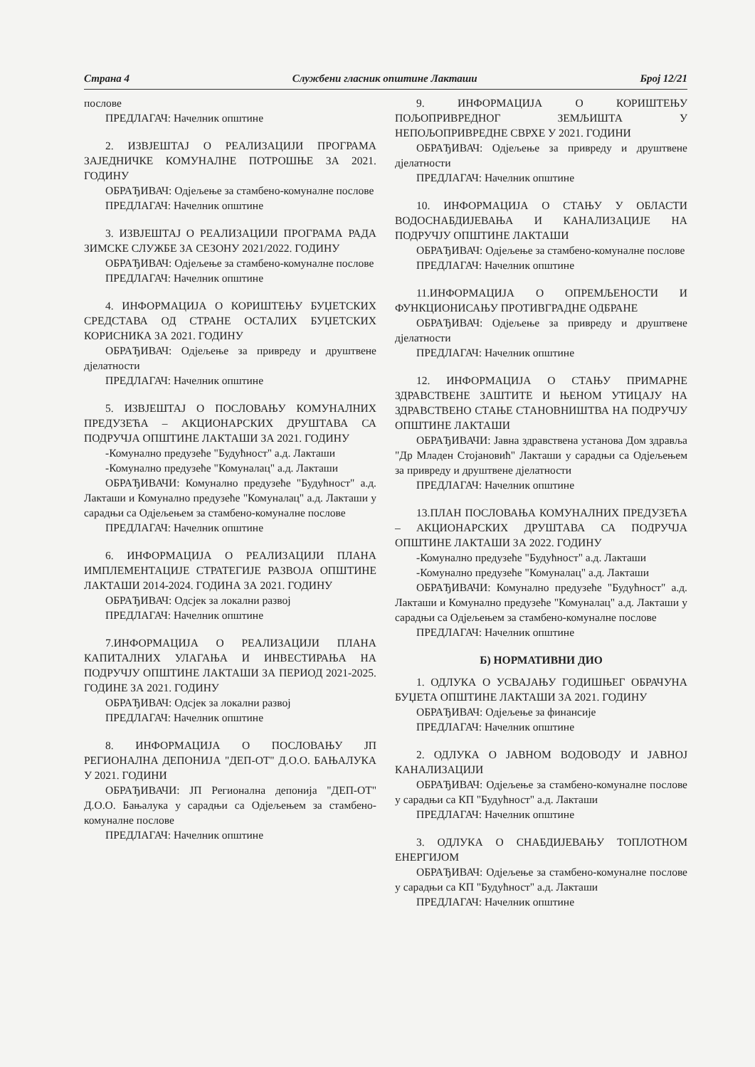Страна 4 Службени гласник општине Лакташи Број 12/21
послове
ПРЕДЛАГАЧ: Начелник општине
2. ИЗВЈЕШТАЈ О РЕАЛИЗАЦИЈИ ПРОГРАМА ЗАЈЕДНИЧКЕ КОМУНАЛНЕ ПОТРОШЊЕ ЗА 2021. ГОДИНУ
ОБРАЂИВАЧ: Одјељење за стамбено-комуналне послове
ПРЕДЛАГАЧ: Начелник општине
3. ИЗВЈЕШТАЈ О РЕАЛИЗАЦИЈИ ПРОГРАМА РАДА ЗИМСКЕ СЛУЖБЕ ЗА СЕЗОНУ 2021/2022. ГОДИНУ
ОБРАЂИВАЧ: Одјељење за стамбено-комуналне послове
ПРЕДЛАГАЧ: Начелник општине
4. ИНФОРМАЦИЈА О КОРИШТЕЊУ БУЏЕТСКИХ СРЕДСТАВА ОД СТРАНЕ ОСТАЛИХ БУЏЕТСКИХ КОРИСНИКА ЗА 2021. ГОДИНУ
ОБРАЂИВАЧ: Одјељење за привреду и друштвене дјелатности
ПРЕДЛАГАЧ: Начелник општине
5. ИЗВЈЕШТАЈ О ПОСЛОВАЊУ КОМУНАЛНИХ ПРЕДУЗЕЋА – АКЦИОНАРСКИХ ДРУШТАВА СА ПОДРУЧЈА ОПШТИНЕ ЛАКТАШИ ЗА 2021. ГОДИНУ
-Комунално предузеће "Будућност" а.д. Лакташи
-Комунално предузеће "Комуналац" а.д. Лакташи
ОБРАЂИВАЧИ: Комунално предузеће "Будућност" а.д. Лакташи и Комунално предузеће "Комуналац" а.д. Лакташи у сарадњи са Одјељењем за стамбено-комуналне послове
ПРЕДЛАГАЧ: Начелник општине
6. ИНФОРМАЦИЈА О РЕАЛИЗАЦИЈИ ПЛАНА ИМПЛЕМЕНТАЦИЈЕ СТРАТЕГИЈЕ РАЗВОЈА ОПШТИНЕ ЛАКТАШИ 2014-2024. ГОДИНА ЗА 2021. ГОДИНУ
ОБРАЂИВАЧ: Одсјек за локални развој
ПРЕДЛАГАЧ: Начелник општине
7.ИНФОРМАЦИЈА О РЕАЛИЗАЦИЈИ ПЛАНА КАПИТАЛНИХ УЛАГАЊА И ИНВЕСТИРАЊА НА ПОДРУЧЈУ ОПШТИНЕ ЛАКТАШИ ЗА ПЕРИОД 2021-2025. ГОДИНЕ ЗА 2021. ГОДИНУ
ОБРАЂИВАЧ: Одсјек за локални развој
ПРЕДЛАГАЧ: Начелник општине
8. ИНФОРМАЦИЈА О ПОСЛОВАЊУ ЈП РЕГИОНАЛНА ДЕПОНИЈА "ДЕП-ОТ" Д.О.О. БАЊАЛУКА У 2021. ГОДИНИ
ОБРАЂИВАЧИ: ЈП Регионална депонија "ДЕП-ОТ" Д.О.О. Бањалука у сарадњи са Одјељењем за стамбено-комуналне послове
ПРЕДЛАГАЧ: Начелник општине
9. ИНФОРМАЦИЈА О КОРИШТЕЊУ ПОЉОПРИВРЕДНОГ ЗЕМЉИШТА У НЕПОЉОПРИВРЕДНЕ СВРХЕ У 2021. ГОДИНИ
ОБРАЂИВАЧ: Одјељење за привреду и друштвене дјелатности
ПРЕДЛАГАЧ: Начелник општине
10. ИНФОРМАЦИЈА О СТАЊУ У ОБЛАСТИ ВОДОСНАБДИЈЕВАЊА И КАНАЛИЗАЦИЈЕ НА ПОДРУЧЈУ ОПШТИНЕ ЛАКТАШИ
ОБРАЂИВАЧ: Одјељење за стамбено-комуналне послове
ПРЕДЛАГАЧ: Начелник општине
11.ИНФОРМАЦИЈА О ОПРЕМЉЕНОСТИ И ФУНКЦИОНИСАЊУ ПРОТИВГРАДНЕ ОДБРАНЕ
ОБРАЂИВАЧ: Одјељење за привреду и друштвене дјелатности
ПРЕДЛАГАЧ: Начелник општине
12. ИНФОРМАЦИЈА О СТАЊУ ПРИМАРНЕ ЗДРАВСТВЕНЕ ЗАШТИТЕ И ЊЕНОМ УТИЦАЈУ НА ЗДРАВСТВЕНО СТАЊЕ СТАНОВНИШТВА НА ПОДРУЧЈУ ОПШТИНЕ ЛАКТАШИ
ОБРАЂИВАЧИ: Јавна здравствена установа Дом здравља "Др Младен Стојановић" Лакташи у сарадњи са Одјељењем за привреду и друштвене дјелатности
ПРЕДЛАГАЧ: Начелник општине
13.ПЛАН ПОСЛОВАЊА КОМУНАЛНИХ ПРЕДУЗЕЋА – АКЦИОНАРСКИХ ДРУШТАВА СА ПОДРУЧЈА ОПШТИНЕ ЛАКТАШИ ЗА 2022. ГОДИНУ
-Комунално предузеће "Будућност" а.д. Лакташи
-Комунално предузеће "Комуналац" а.д. Лакташи
ОБРАЂИВАЧИ: Комунално предузеће "Будућност" а.д. Лакташи и Комунално предузеће "Комуналац" а.д. Лакташи у сарадњи са Одјељењем за стамбено-комуналне послове
ПРЕДЛАГАЧ: Начелник општине
Б) НОРМАТИВНИ ДИО
1. ОДЛУКА О УСВАЈАЊУ ГОДИШЊЕГ ОБРАЧУНА БУЏЕТА ОПШТИНЕ ЛАКТАШИ ЗА 2021. ГОДИНУ
ОБРАЂИВАЧ: Одјељење за финансије
ПРЕДЛАГАЧ: Начелник општине
2. ОДЛУКА О ЈАВНОМ ВОДОВОДУ И ЈАВНОЈ КАНАЛИЗАЦИЈИ
ОБРАЂИВАЧ: Одјељење за стамбено-комуналне послове у сарадњи са КП "Будућност" а.д. Лакташи
ПРЕДЛАГАЧ: Начелник општине
3. ОДЛУКА О СНАБДИЈЕВАЊУ ТОПЛОТНОМ ЕНЕРГИЈОМ
ОБРАЂИВАЧ: Одјељење за стамбено-комуналне послове у сарадњи са КП "Будућност" а.д. Лакташи
ПРЕДЛАГАЧ: Начелник општине